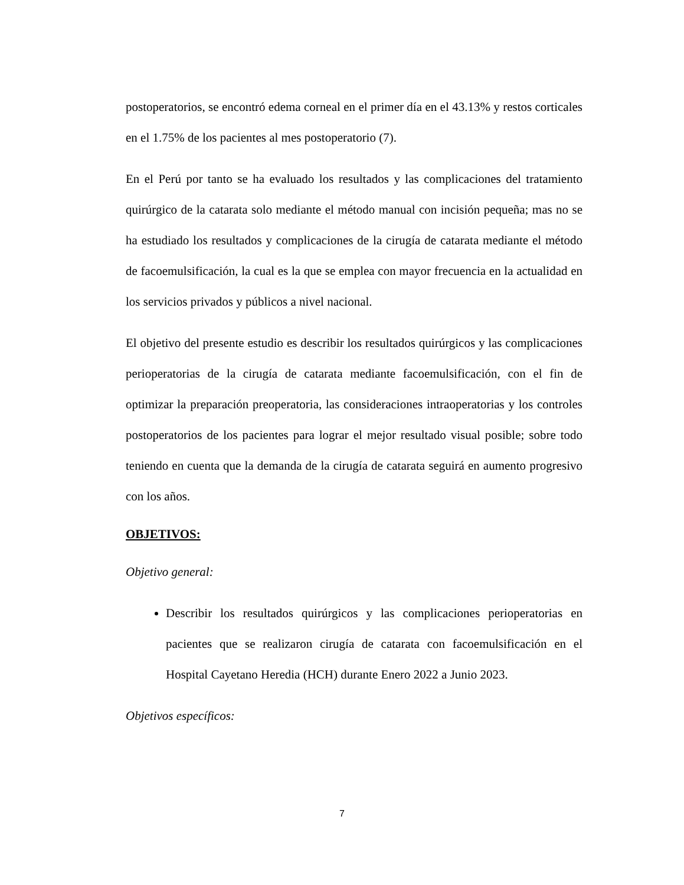postoperatorios, se encontró edema corneal en el primer día en el 43.13% y restos corticales en el 1.75% de los pacientes al mes postoperatorio (7).
En el Perú por tanto se ha evaluado los resultados y las complicaciones del tratamiento quirúrgico de la catarata solo mediante el método manual con incisión pequeña; mas no se ha estudiado los resultados y complicaciones de la cirugía de catarata mediante el método de facoemulsificación, la cual es la que se emplea con mayor frecuencia en la actualidad en los servicios privados y públicos a nivel nacional.
El objetivo del presente estudio es describir los resultados quirúrgicos y las complicaciones perioperatorias de la cirugía de catarata mediante facoemulsificación, con el fin de optimizar la preparación preoperatoria, las consideraciones intraoperatorias y los controles postoperatorios de los pacientes para lograr el mejor resultado visual posible; sobre todo teniendo en cuenta que la demanda de la cirugía de catarata seguirá en aumento progresivo con los años.
OBJETIVOS:
Objetivo general:
Describir los resultados quirúrgicos y las complicaciones perioperatorias en pacientes que se realizaron cirugía de catarata con facoemulsificación en el Hospital Cayetano Heredia (HCH) durante Enero 2022 a Junio 2023.
Objetivos específicos:
7